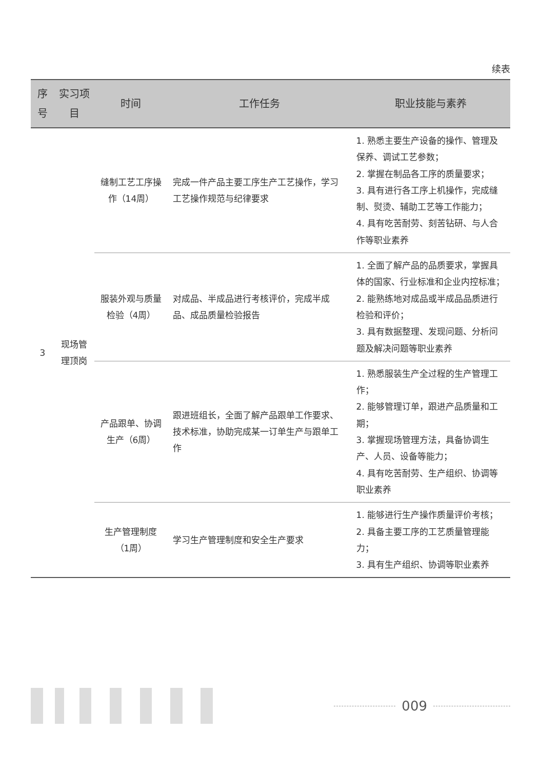续表
| 序号 | 实习项目 | 时间 | 工作任务 | 职业技能与素养 |
| --- | --- | --- | --- | --- |
| 3 | 现场管理顶岗 | 缝制工艺工序操作（14周） | 完成一件产品主要工序生产工艺操作，学习工艺操作规范与纪律要求 | 1. 熟悉主要生产设备的操作、管理及保养、调试工艺参数； 2. 掌握在制品各工序的质量要求； 3. 具有进行各工序上机操作，完成缝制、熨烫、辅助工艺等工作能力； 4. 具有吃苦耐劳、刻苦钻研、与人合作等职业素养 |
| | | 服装外观与质量检验（4周） | 对成品、半成品进行考核评价，完成半成品、成品质量检验报告 | 1. 全面了解产品的品质要求，掌握具体的国家、行业标准和企业内控标准； 2. 能熟练地对成品或半成品品质进行检验和评价； 3. 具有数据整理、发现问题、分析问题及解决问题等职业素养 |
| | | 产品跟单、协调生产（6周） | 跟进班组长，全面了解产品跟单工作要求、技术标准，协助完成某一订单生产与跟单工作 | 1. 熟悉服装生产全过程的生产管理工作； 2. 能够管理订单，跟进产品质量和工期； 3. 掌握现场管理方法，具备协调生产、人员、设备等能力； 4. 具有吃苦耐劳、生产组织、协调等职业素养 |
| | | 生产管理制度（1周） | 学习生产管理制度和安全生产要求 | 1. 能够进行生产操作质量评价考核； 2. 具备主要工序的工艺质量管理能力； 3. 具有生产组织、协调等职业素养 |
009